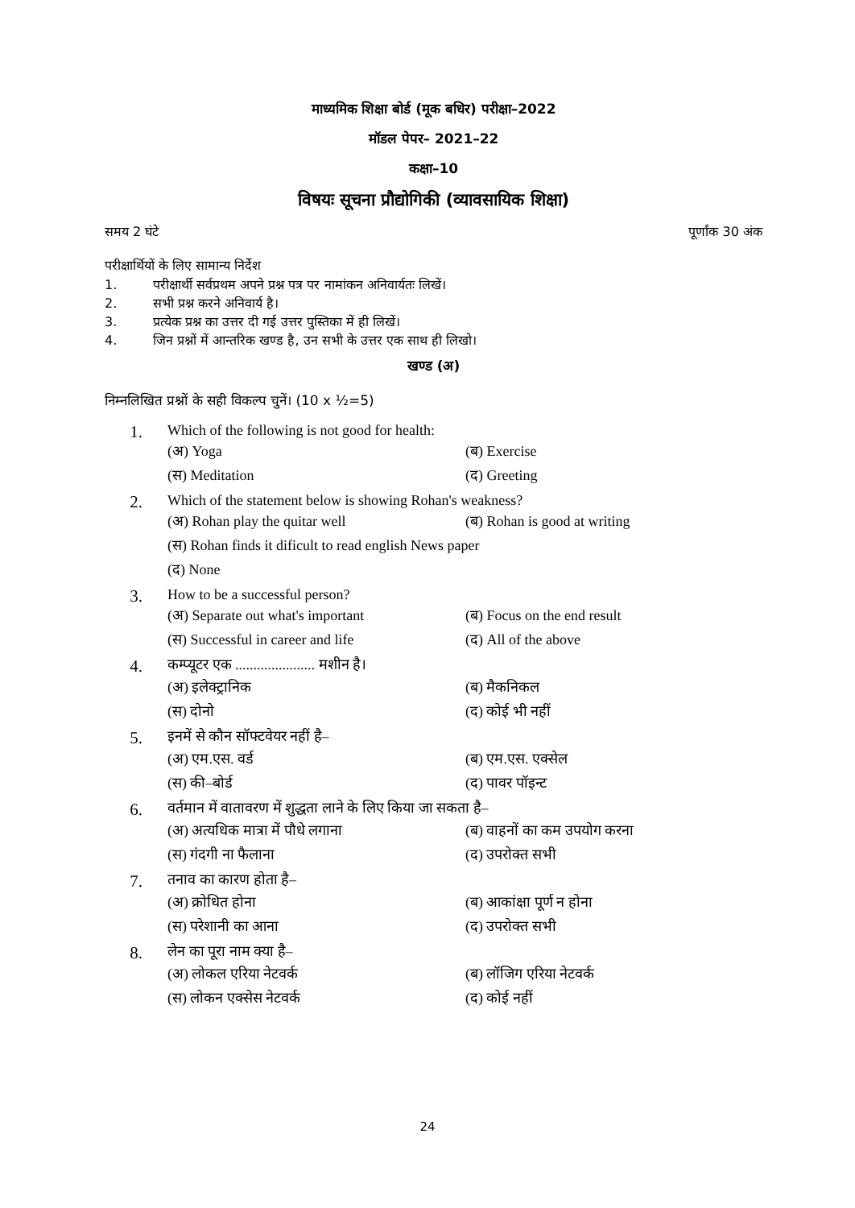माध्यमिक शिक्षा बोर्ड (मूक बधिर) परीक्षा–2022
मॉडल पेपर– 2021–22
कक्षा–10
विषयः सूचना प्रौद्योगिकी (व्यावसायिक शिक्षा)
समय 2 घंटे पूर्णांक 30 अंक
परीक्षार्थियों के लिए सामान्य निर्देश
1. परीक्षार्थी सर्वप्रथम अपने प्रश्न पत्र पर नामांकन अनिवार्यतः लिखें।
2. सभी प्रश्न करने अनिवार्य है।
3. प्रत्येक प्रश्न का उत्तर दी गई उत्तर पुस्तिका में ही लिखें।
4. जिन प्रश्नों में आन्तरिक खण्ड है, उन सभी के उत्तर एक साथ ही लिखो।
खण्ड (अ)
निम्नलिखित प्रश्नों के सही विकल्प चुनें। (10 x ½=5)
1.
Which of the following is not good for health:
(अ) Yoga (ब) Exercise (स) Meditation (द) Greeting
2.
Which of the statement below is showing Rohan's weakness?
(अ) Rohan play the quitar well (ब) Rohan is good at writing (स) Rohan finds it dificult to read english News paper (द) None
3.
How to be a successful person?
(अ) Separate out what's important (ब) Focus on the end result (स) Successful in career and life (द) All of the above
4.
कम्प्यूटर एक ...................... मशीन है।
(अ) इलेक्ट्रानिक (ब) मैकनिकल (स) दोनो (द) कोई भी नहीं
5.
इनमें से कौन सॉफ्टवेयर नहीं है–
(अ) एम.एस. वर्ड (ब) एम.एस. एक्सेल (स) की–बोर्ड (द) पावर पॉइन्ट
6.
वर्तमान में वातावरण में शुद्धता लाने के लिए किया जा सकता है–
(अ) अत्यधिक मात्रा में पौधे लगाना (ब) वाहनों का कम उपयोग करना (स) गंदगी ना फैलाना (द) उपरोक्त सभी
7.
तनाव का कारण होता है–
(अ) क्रोधित होना (ब) आकांक्षा पूर्ण न होना (स) परेशानी का आना (द) उपरोक्त सभी
8.
लेन का पूरा नाम क्या है–
(अ) लोकल एरिया नेटवर्क (ब) लॉजिग एरिया नेटवर्क (स) लोकन एक्सेस नेटवर्क (द) कोई नहीं
24